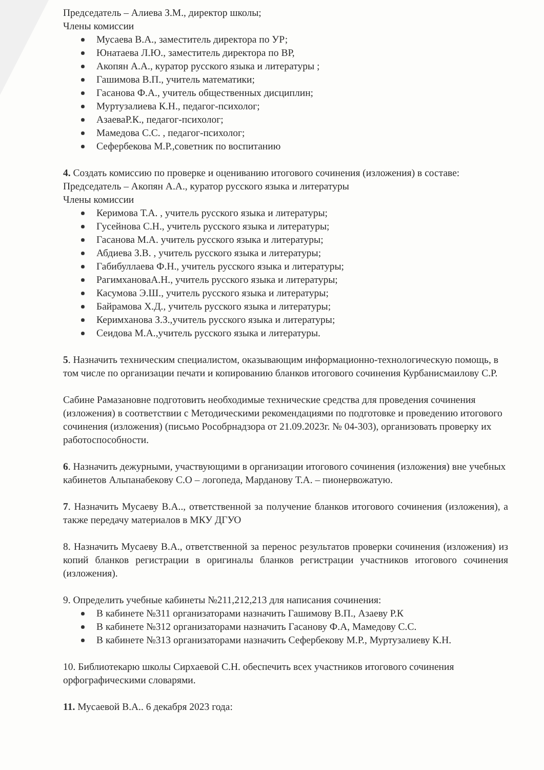Председатель – Алиева З.М., директор школы;
Члены комиссии
Мусаева В.А., заместитель директора по УР;
Юнатаева Л.Ю., заместитель директора по ВР,
Акопян А.А., куратор русского языка и литературы ;
Гашимова В.П., учитель математики;
Гасанова Ф.А., учитель общественных дисциплин;
Муртузалиева К.Н., педагог-психолог;
АзаеваР.К., педагог-психолог;
Мамедова С.С. , педагог-психолог;
Сефербекова М.Р.,советник по воспитанию
4. Создать комиссию по проверке и оцениванию итогового сочинения (изложения) в составе:
Председатель – Акопян А.А., куратор русского языка и литературы
Члены комиссии
Керимова Т.А. , учитель русского языка и литературы;
Гусейнова С.Н., учитель русского языка и литературы;
Гасанова М.А. учитель русского языка и литературы;
Абдиева З.В. , учитель русского языка и литературы;
Габибуллаева Ф.Н., учитель русского языка и литературы;
РагимхановаА.Н., учитель русского языка и литературы;
Касумова Э.Ш., учитель русского языка и литературы;
Байрамова Х.Д., учитель русского языка и литературы;
Керимханова З.З.,учитель русского языка и литературы;
Сеидова М.А.,учитель русского языка и литературы.
5. Назначить техническим специалистом, оказывающим информационно-технологическую помощь, в том числе по организации печати и копированию бланков итогового сочинения Курбанисмаилову С.Р.
Сабине Рамазановне подготовить необходимые технические средства для проведения сочинения (изложения) в соответствии с Методическими рекомендациями по подготовке и проведению итогового сочинения (изложения) (письмо Рособрнадзора от 21.09.2023г. № 04-303), организовать проверку их работоспособности.
6. Назначить дежурными, участвующими в организации итогового сочинения (изложения) вне учебных кабинетов Альпанабекову С.О – логопеда, Марданову Т.А. – пионервожатую.
7. Назначить Мусаеву В.А.., ответственной за получение бланков итогового сочинения (изложения), а также передачу материалов в МКУ ДГУО
8. Назначить Мусаеву В.А., ответственной за перенос результатов проверки сочинения (изложения) из копий бланков регистрации в оригиналы бланков регистрации участников итогового сочинения (изложения).
9. Определить учебные кабинеты №211,212,213 для написания сочинения:
В кабинете №311 организаторами назначить Гашимову В.П., Азаеву Р.К
В кабинете №312 организаторами назначить Гасанову Ф.А, Мамедову С.С.
В кабинете №313 организаторами назначить Сефербекову М.Р., Муртузалиеву К.Н.
10. Библиотекарю школы Сирхаевой С.Н. обеспечить всех участников итогового сочинения орфографическими словарями.
11. Мусаевой В.А.. 6 декабря 2023 года: